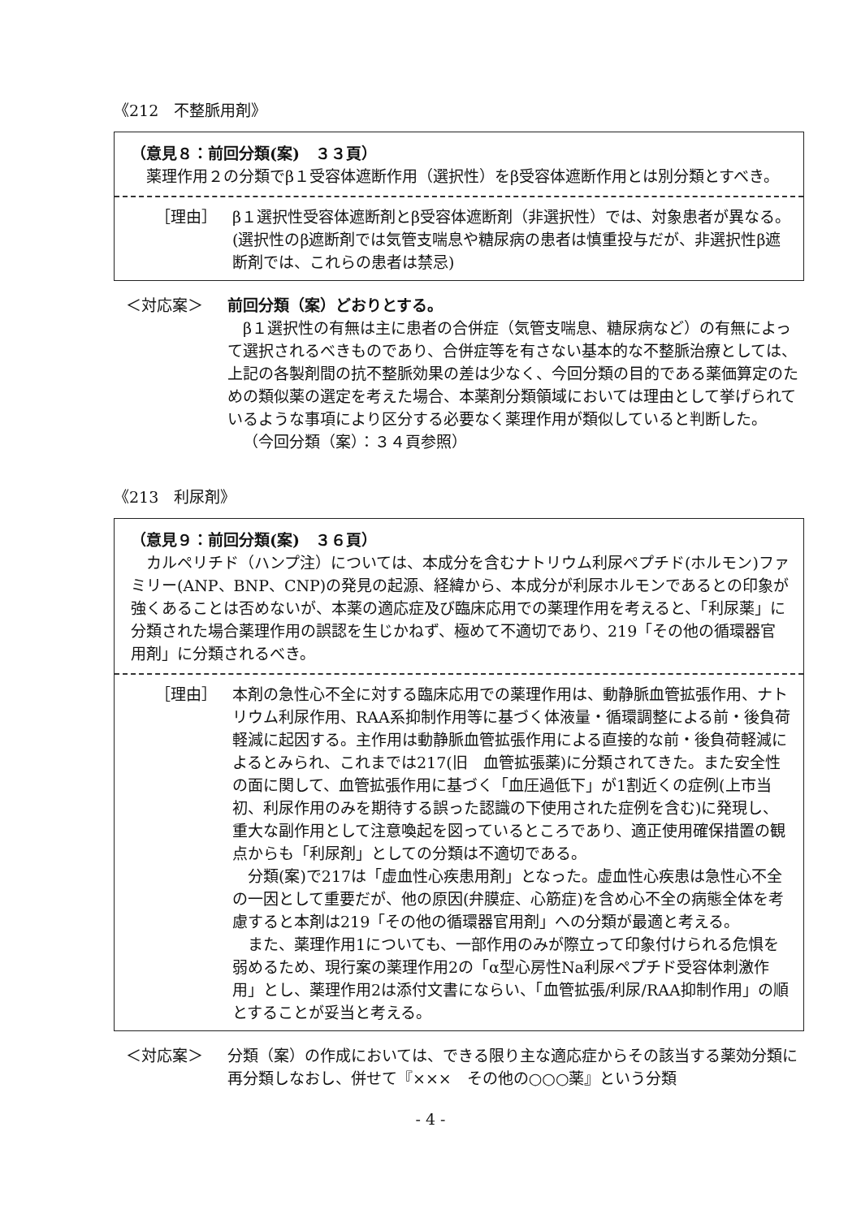《212　不整脈用剤》
（意見８：前回分類(案)　３３頁）
薬理作用２の分類でβ１受容体遮断作用（選択性）をβ受容体遮断作用とは別分類とすべき。
［理由］ β１選択性受容体遮断剤とβ受容体遮断剤（非選択性）では、対象患者が異なる。(選択性のβ遮断剤では気管支喘息や糖尿病の患者は慎重投与だが、非選択性β遮断剤では、これらの患者は禁忌)
＜対応案＞ 前回分類（案）どおりとする。
β１選択性の有無は主に患者の合併症（気管支喘息、糖尿病など）の有無によって選択されるべきものであり、合併症等を有さない基本的な不整脈治療としては、上記の各製剤間の抗不整脈効果の差は少なく、今回分類の目的である薬価算定のための類似薬の選定を考えた場合、本薬剤分類領域においては理由として挙げられているような事項により区分する必要なく薬理作用が類似していると判断した。
（今回分類（案）：３４頁参照）
《213　利尿剤》
（意見９：前回分類(案)　３６頁）
カルペリチド（ハンプ注）については、本成分を含むナトリウム利尿ペプチド(ホルモン)ファミリー(ANP、BNP、CNP)の発見の起源、経緯から、本成分が利尿ホルモンであるとの印象が強くあることは否めないが、本薬の適応症及び臨床応用での薬理作用を考えると、「利尿薬」に分類された場合薬理作用の誤認を生じかねず、極めて不適切であり、219「その他の循環器官用剤」に分類されるべき。
［理由］ 本剤の急性心不全に対する臨床応用での薬理作用は、動静脈血管拡張作用、ナトリウム利尿作用、RAA系抑制作用等に基づく体液量・循環調整による前・後負荷軽減に起因する。主作用は動静脈血管拡張作用による直接的な前・後負荷軽減によるとみられ、これまでは217(旧　血管拡張薬)に分類されてきた。また安全性の面に関して、血管拡張作用に基づく「血圧過低下」が1割近くの症例(上市当初、利尿作用のみを期待する誤った認識の下使用された症例を含む)に発現し、重大な副作用として注意喚起を図っているところであり、適正使用確保措置の観点からも「利尿剤」としての分類は不適切である。
分類(案)で217は「虚血性心疾患用剤」となった。虚血性心疾患は急性心不全の一因として重要だが、他の原因(弁膜症、心筋症)を含め心不全の病態全体を考慮すると本剤は219「その他の循環器官用剤」への分類が最適と考える。
また、薬理作用1についても、一部作用のみが際立って印象付けられる危惧を弱めるため、現行案の薬理作用2の「α型心房性Na利尿ペプチド受容体刺激作用」とし、薬理作用2は添付文書にならい、「血管拡張/利尿/RAA抑制作用」の順とすることが妥当と考える。
＜対応案＞ 分類（案）の作成においては、できる限り主な適応症からその該当する薬効分類に再分類しなおし、併せて『×××　その他の○○○薬』という分類
- 4 -